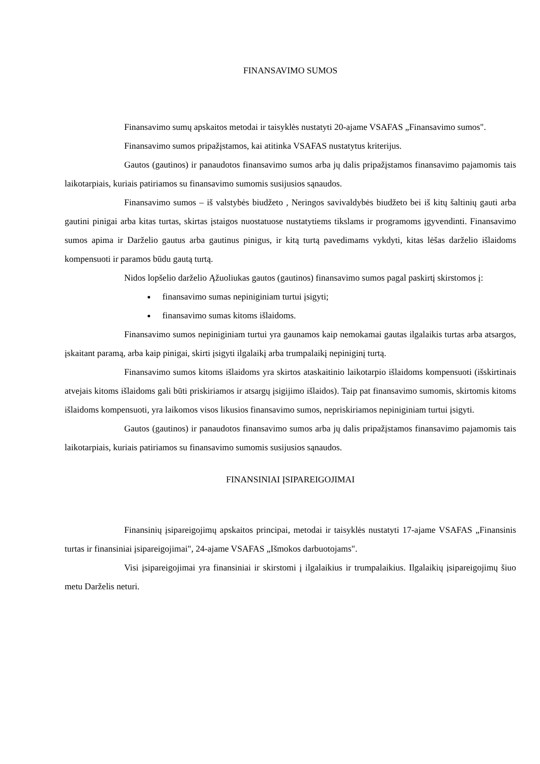FINANSAVIMO SUMOS
Finansavimo sumų apskaitos metodai ir taisyklės nustatyti 20-ajame VSAFAS „Finansavimo sumos".
Finansavimo sumos pripažįstamos, kai atitinka VSAFAS nustatytus kriterijus.
Gautos (gautinos) ir panaudotos finansavimo sumos arba jų dalis pripažįstamos finansavimo pajamomis tais laikotarpiais, kuriais patiriamos su finansavimo sumomis susijusios sąnaudos.
Finansavimo sumos – iš valstybės biudžeto , Neringos savivaldybės biudžeto bei iš kitų šaltinių gauti arba gautini pinigai arba kitas turtas, skirtas įstaigos nuostatuose nustatytiems tikslams ir programoms įgyvendinti. Finansavimo sumos apima ir Darželio gautus arba gautinus pinigus, ir kitą turtą pavedimams vykdyti, kitas lėšas darželio išlaidoms kompensuoti ir paramos būdu gautą turtą.
Nidos lopšelio darželio Ąžuoliukas gautos (gautinos) finansavimo sumos pagal paskirtį skirstomos į:
finansavimo sumas nepiniginiam turtui įsigyti;
finansavimo sumas kitoms išlaidoms.
Finansavimo sumos nepiniginiam turtui yra gaunamos kaip nemokamai gautas ilgalaikis turtas arba atsargos, įskaitant paramą, arba kaip pinigai, skirti įsigyti ilgalaikį arba trumpalaikį nepiniginį turtą.
Finansavimo sumos kitoms išlaidoms yra skirtos ataskaitinio laikotarpio išlaidoms kompensuoti (išskirtinais atvejais kitoms išlaidoms gali būti priskiriamos ir atsargų įsigijimo išlaidos). Taip pat finansavimo sumomis, skirtomis kitoms išlaidoms kompensuoti, yra laikomos visos likusios finansavimo sumos, nepriskiriamos nepiniginiam turtui įsigyti.
Gautos (gautinos) ir panaudotos finansavimo sumos arba jų dalis pripažįstamos finansavimo pajamomis tais laikotarpiais, kuriais patiriamos su finansavimo sumomis susijusios sąnaudos.
FINANSINIAI ĮSIPAREIGOJIMAI
Finansinių įsipareigojimų apskaitos principai, metodai ir taisyklės nustatyti 17-ajame VSAFAS „Finansinis turtas ir finansiniai įsipareigojimai", 24-ajame VSAFAS „Išmokos darbuotojams".
Visi įsipareigojimai yra finansiniai ir skirstomi į ilgalaikius ir trumpalaikius. Ilgalaikių įsipareigojimų šiuo metu Darželis neturi.